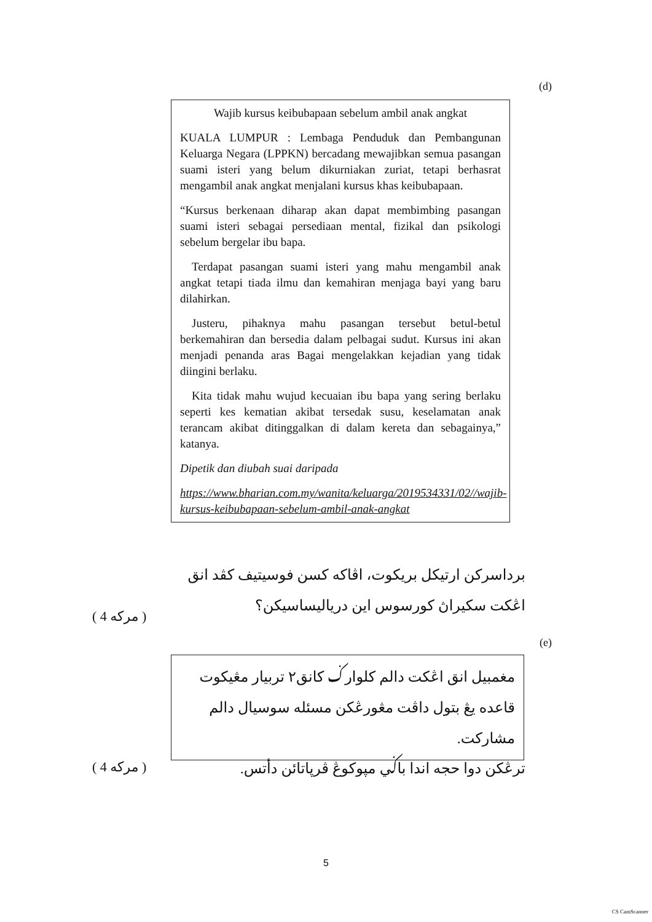(d)
Wajib kursus keibubapaan sebelum ambil anak angkat
KUALA LUMPUR : Lembaga Penduduk dan Pembangunan Keluarga Negara (LPPKN) bercadang mewajibkan semua pasangan suami isteri yang belum dikurniakan zuriat, tetapi berhasrat mengambil anak angkat menjalani kursus khas keibubapaan.
“Kursus berkenaan diharap akan dapat membimbing pasangan suami isteri sebagai persediaan mental, fizikal dan psikologi sebelum bergelar ibu bapa.
 Terdapat pasangan suami isteri yang mahu mengambil anak angkat tetapi tiada ilmu dan kemahiran menjaga bayi yang baru dilahirkan.
 Justeru, pihaknya mahu pasangan tersebut betul-betul berkemahiran dan bersedia dalam pelbagai sudut. Kursus ini akan menjadi penanda aras Bagai mengelakkan kejadian yang tidak diingini berlaku.
 Kita tidak mahu wujud kecuaian ibu bapa yang sering berlaku seperti kes kematian akibat tersedak susu, keselamatan anak terancam akibat ditinggalkan di dalam kereta dan sebagainya,” katanya.
Dipetik dan diubah suai daripada
https://www.bharian.com.my/wanita/keluarga/2019534331/02//wajib-kursus-keibubapaan-sebelum-ambil-anak-angkat
برداسرکن ارتيکل بريکوت، اڤاکه کسن فوسيتيف کڤد انق اڠکت سکيراڽ کورسوس اين درياليساسيکن؟
( 4 مرکه )
(e)
مغمبيل انق اڠکت دالم کلوارݢ کانق٢ تربيار مڠيکوت قاعده يڠ بتول داڤت مڠورڠکن مسئله سوسيال دالم مشارکت.
ترڠکن دوا حجه اندا باݢي مپوکوڠ ڤرپاتائن دأتس.
( 4 مرکه )
5
CS CamScanner